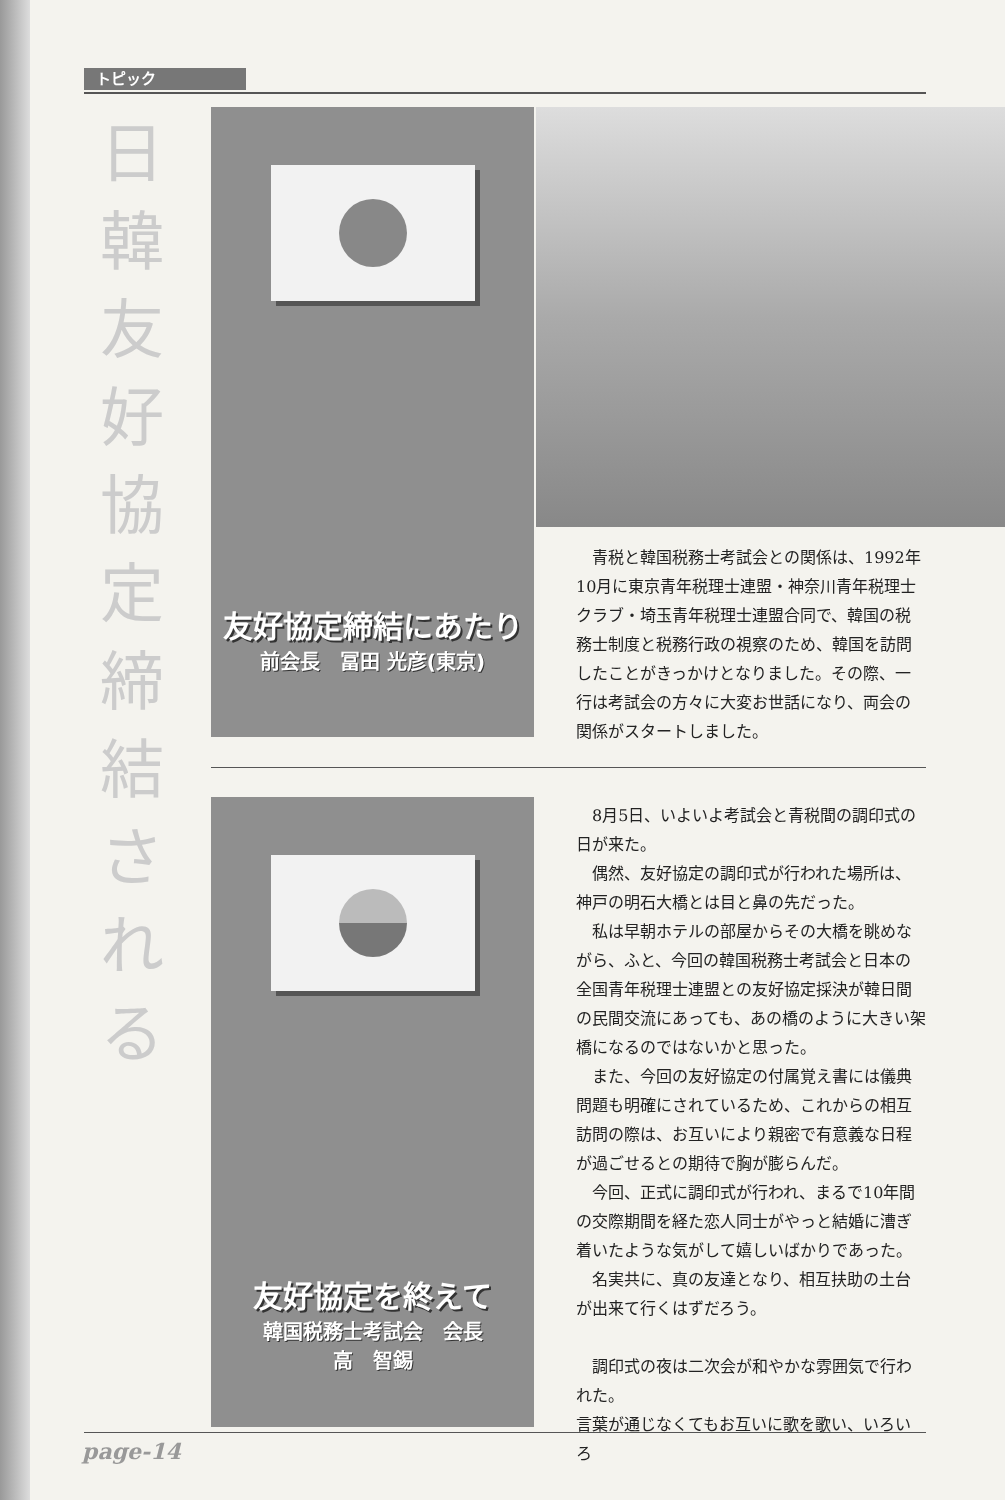トピック
日韓友好協定締結される
友好協定締結にあたり
前会長　冨田 光彦(東京)
青税と韓国税務士考試会との関係は、1992年10月に東京青年税理士連盟・神奈川青年税理士クラブ・埼玉青年税理士連盟合同で、韓国の税務士制度と税務行政の視察のため、韓国を訪問したことがきっかけとなりました。その際、一行は考試会の方々に大変お世話になり、両会の関係がスタートしました。
友好協定を終えて
韓国税務士考試会　会長
高　智錫
8月5日、いよいよ考試会と青税間の調印式の日が来た。
偶然、友好協定の調印式が行われた場所は、神戸の明石大橋とは目と鼻の先だった。
私は早朝ホテルの部屋からその大橋を眺めながら、ふと、今回の韓国税務士考試会と日本の全国青年税理士連盟との友好協定採決が韓日間の民間交流にあっても、あの橋のように大きい架橋になるのではないかと思った。
また、今回の友好協定の付属覚え書には儀典問題も明確にされているため、これからの相互訪問の際は、お互いにより親密で有意義な日程が過ごせるとの期待で胸が膨らんだ。
今回、正式に調印式が行われ、まるで10年間の交際期間を経た恋人同士がやっと結婚に漕ぎ着いたような気がして嬉しいばかりであった。
名実共に、真の友達となり、相互扶助の土台が出来て行くはずだろう。
調印式の夜は二次会が和やかな雰囲気で行われた。
言葉が通じなくてもお互いに歌を歌い、いろいろ
page-14